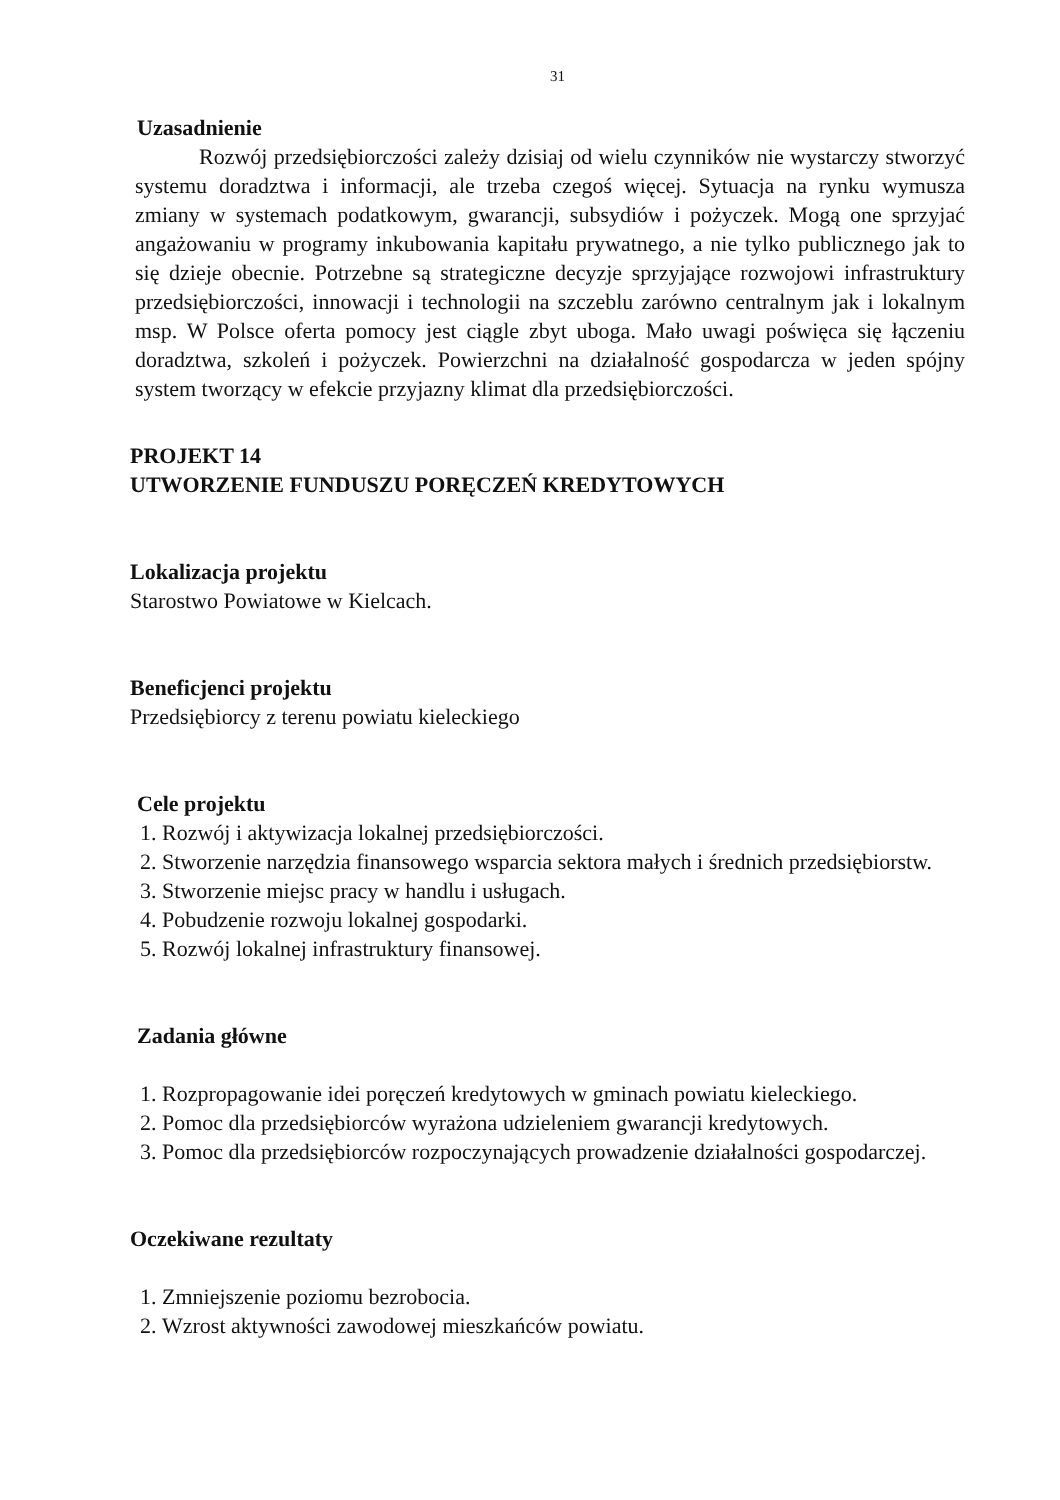31
Uzasadnienie
Rozwój przedsiębiorczości zależy dzisiaj od wielu czynników nie wystarczy stworzyć systemu doradztwa i informacji, ale trzeba czegoś więcej. Sytuacja na rynku wymusza zmiany w systemach podatkowym, gwarancji, subsydiów i pożyczek. Mogą one sprzyjać angażowaniu w programy inkubowania kapitału prywatnego, a nie tylko publicznego jak to się dzieje obecnie. Potrzebne są strategiczne decyzje sprzyjające rozwojowi infrastruktury przedsiębiorczości, innowacji i technologii na szczeblu zarówno centralnym jak i lokalnym msp. W Polsce oferta pomocy jest ciągle zbyt uboga. Mało uwagi poświęca się łączeniu doradztwa, szkoleń i pożyczek. Powierzchni na działalność gospodarcza w jeden spójny system tworzący w efekcie przyjazny klimat dla przedsiębiorczości.
PROJEKT 14
UTWORZENIE FUNDUSZU PORĘCZEŃ KREDYTOWYCH
Lokalizacja projektu
Starostwo Powiatowe w Kielcach.
Beneficjenci projektu
Przedsiębiorcy z terenu powiatu kieleckiego
Cele projektu
1. Rozwój i aktywizacja lokalnej przedsiębiorczości.
2. Stworzenie narzędzia finansowego wsparcia sektora małych i średnich przedsiębiorstw.
3. Stworzenie miejsc pracy w handlu i usługach.
4. Pobudzenie rozwoju lokalnej gospodarki.
5. Rozwój lokalnej infrastruktury finansowej.
Zadania główne
1. Rozpropagowanie idei poręczeń kredytowych w gminach powiatu kieleckiego.
2. Pomoc dla przedsiębiorców wyrażona udzieleniem gwarancji kredytowych.
3. Pomoc dla przedsiębiorców rozpoczynających prowadzenie działalności gospodarczej.
Oczekiwane rezultaty
1. Zmniejszenie poziomu bezrobocia.
2. Wzrost aktywności zawodowej mieszkańców powiatu.